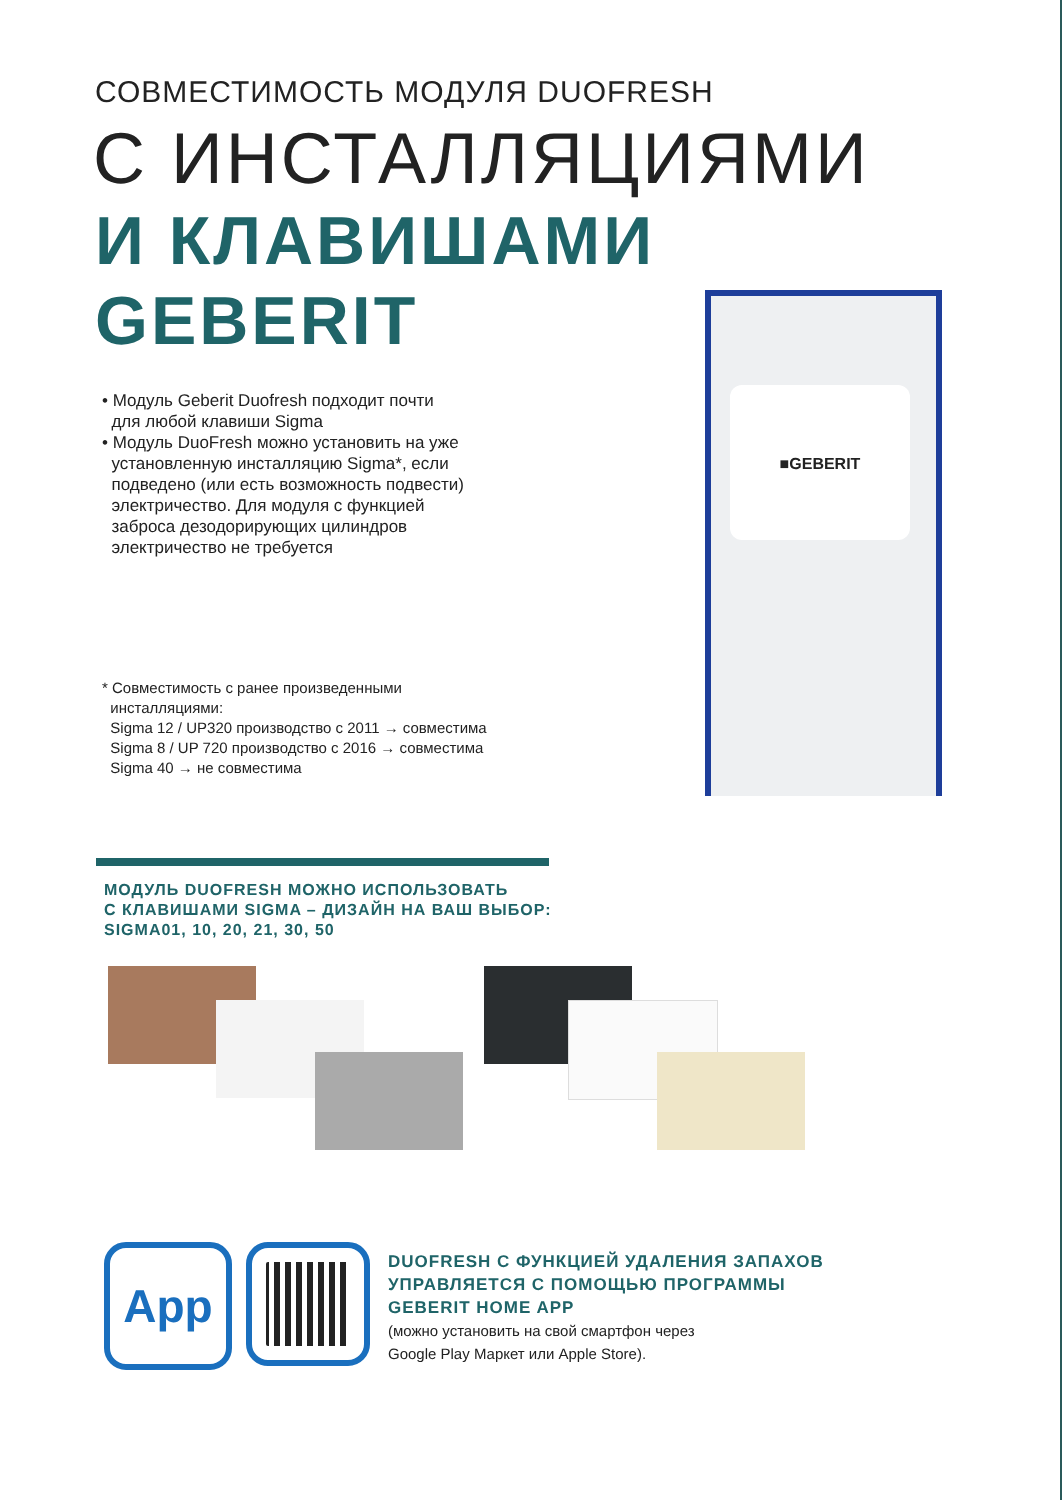СОВМЕСТИМОСТЬ МОДУЛЯ DUOFRESH
С ИНСТАЛЛЯЦИЯМИ
И КЛАВИШАМИ
GEBERIT
• Модуль Geberit Duofresh подходит почти
для любой клавиши Sigma
• Модуль DuoFresh можно установить на уже
установленную инсталляцию Sigma*, если
подведено (или есть возможность подвести)
электричество. Для модуля с функцией
заброса дезодорирующих цилиндров
электричество не требуется
* Совместимость с ранее произведенными
инсталляциями:
Sigma 12 / UP320 производство с 2011 → совместима
Sigma 8 / UP 720 производство с 2016 → совместима
Sigma 40 → не совместима
■GEBERIT
МОДУЛЬ DUOFRESH МОЖНО ИСПОЛЬЗОВАТЬ
С КЛАВИШАМИ SIGMA – ДИЗАЙН НА ВАШ ВЫБОР:
SIGMA01, 10, 20, 21, 30, 50
App
DUOFRESH С ФУНКЦИЕЙ УДАЛЕНИЯ ЗАПАХОВ
УПРАВЛЯЕТСЯ С ПОМОЩЬЮ ПРОГРАММЫ
GEBERIT HOME APP
(можно установить на свой смартфон через
Google Play Маркет или Apple Store).